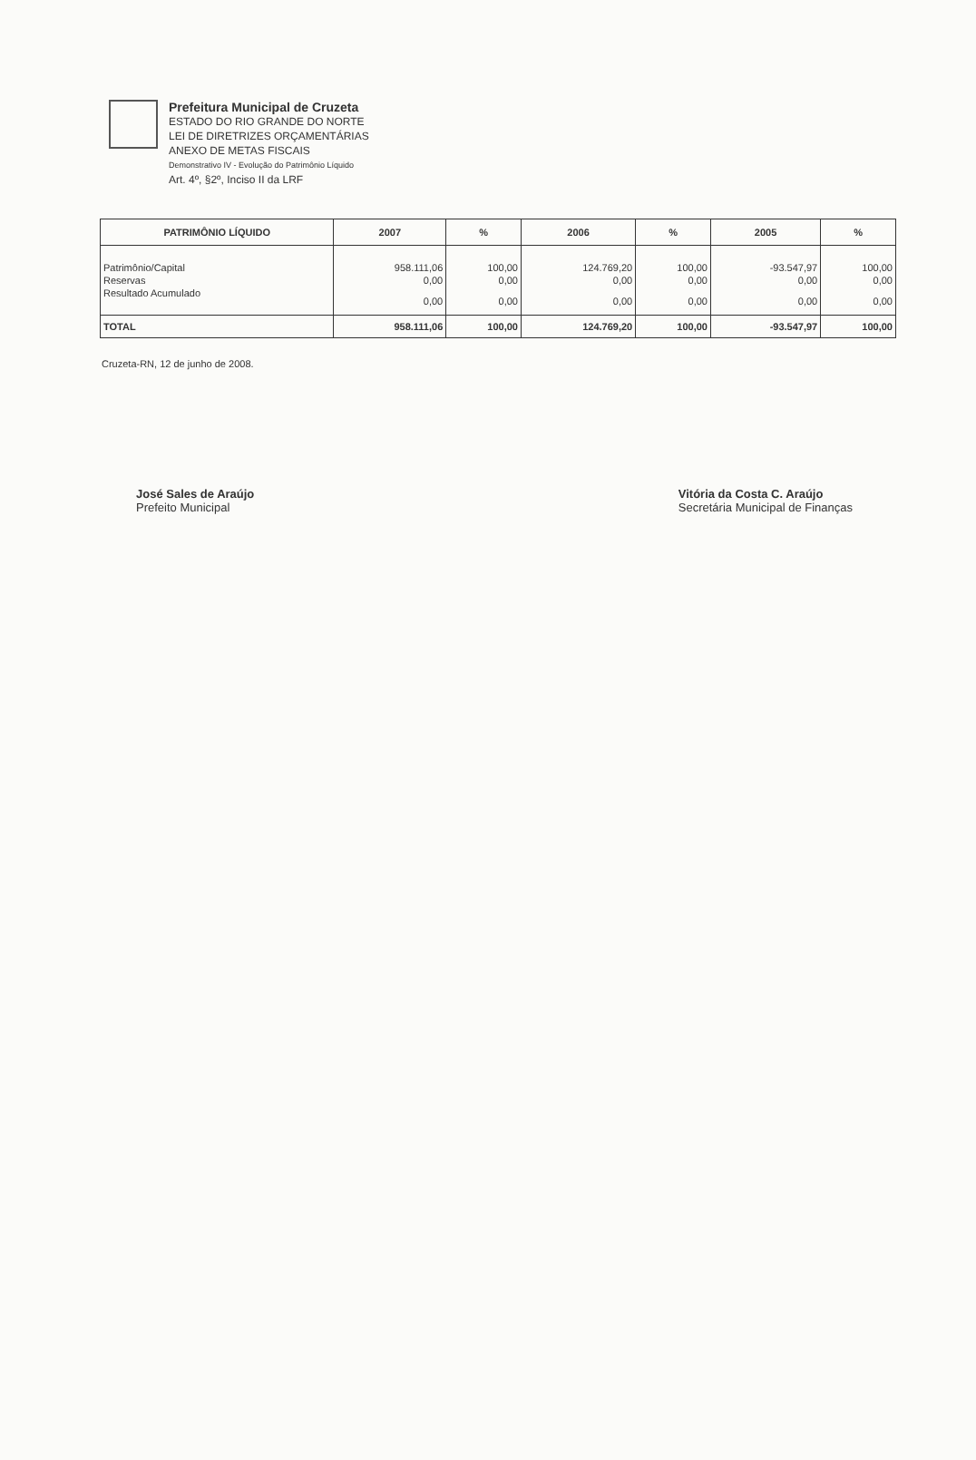Prefeitura Municipal de Cruzeta
ESTADO DO RIO GRANDE DO NORTE
LEI DE DIRETRIZES ORÇAMENTÁRIAS
ANEXO DE METAS FISCAIS
Demonstrativo IV - Evolução do Patrimônio Líquido
Art. 4º, §2º, Inciso II da LRF
| PATRIMÔNIO LÍQUIDO | 2007 | % | 2006 | % | 2005 | % |
| --- | --- | --- | --- | --- | --- | --- |
| Patrimônio/Capital | 958.111,06 | 100,00 | 124.769,20 | 100,00 | -93.547,97 | 100,00 |
| Reservas | 0,00 | 0,00 | 0,00 | 0,00 | 0,00 | 0,00 |
| Resultado Acumulado | 0,00 | 0,00 | 0,00 | 0,00 | 0,00 | 0,00 |
| TOTAL | 958.111,06 | 100,00 | 124.769,20 | 100,00 | -93.547,97 | 100,00 |
Cruzeta-RN, 12 de junho de 2008.
José Sales de Araújo
Prefeito Municipal
Vitória da Costa C. Araújo
Secretária Municipal de Finanças